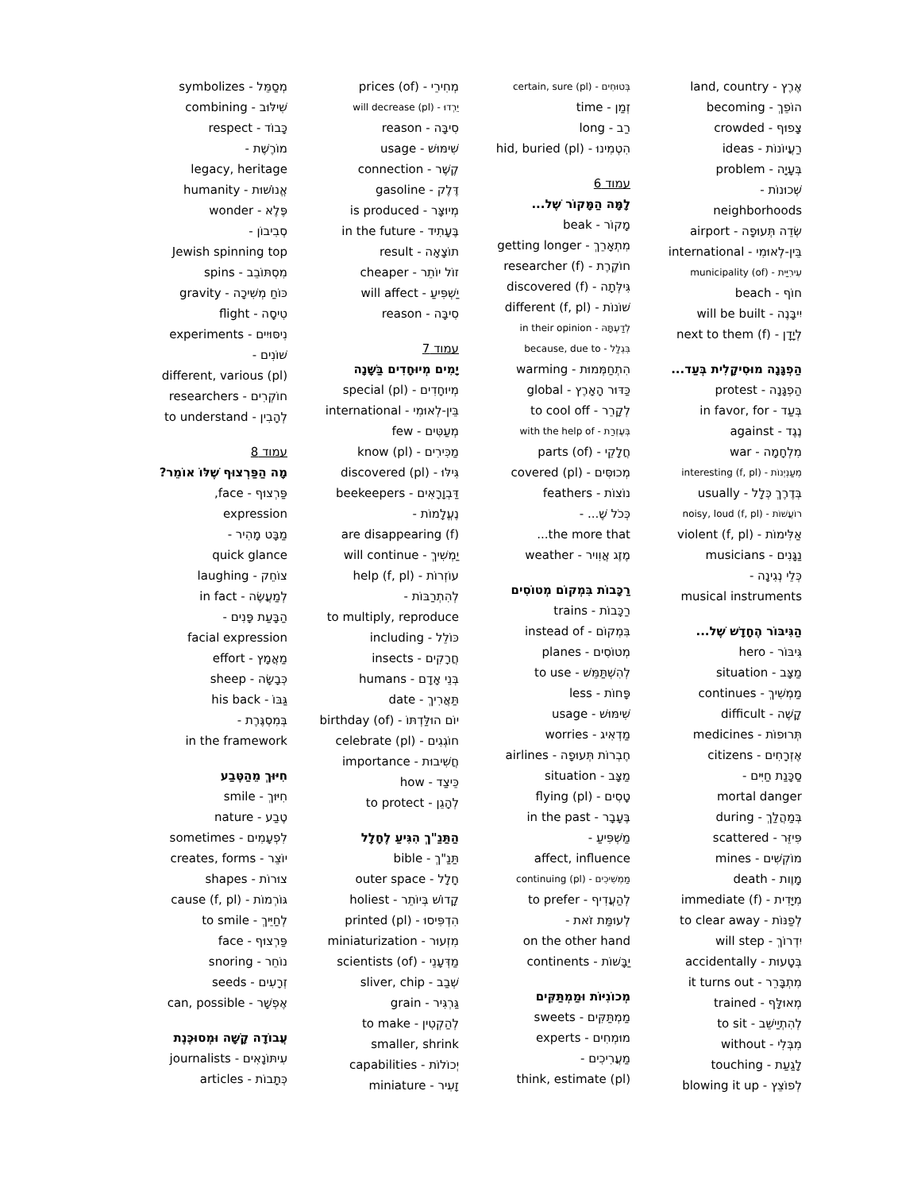אֶרֶץ - land, country
הוֹפֵךְ - becoming
צָפוּף - crowded
רַעֲיוֹנוֹת - ideas
בְּעָיָה - problem
שְׁכוּנוֹת -
neighborhoods
שְׂדֵה תְּעוּפָה - airport
בֵּין-לְאוּמִי - international
עִירִיַּית - municipality (of)
חוֹף - beach
יִיבָּנֶה - will be built
לְיָדָן - next to them (f)
הַפְגָּנָה מוּסִיקָלִית בְּעַד...
הַפְגָּנָה - protest
בְּעַד - in favor, for
נֶגֶד - against
מִלְחָמָה - war
מְעַנְיְנוֹת - interesting (f, pl)
בְּדֶרֶךְ כְּלָל - usually
רוֹעֲשׁוֹת - noisy, loud (f, pl)
אַלִּימוֹת - violent (f, pl)
נַגָּנִים - musicians
כְּלֵי נְגִינָה -
musical instruments
הַגִּיבּוֹר הֶחָדָשׁ שֶׁל...
גִּיבּוֹר - hero
מַצָּב - situation
מַמְשִׁיךְ - continues
קָשֶׁה - difficult
תְּרוּפוֹת - medicines
אֶזְרָחִים - citizens
סַכָּנַת חַיִּים -
mortal danger
בְּמַהֲלַךְ - during
פִּיזֵּר - scattered
מוֹקְשִׁים - mines
מָוֶות - death
מִיָּדִית - immediate (f)
לְפַנּוֹת - to clear away
יִדְרוֹךְ - will step
בְּטָעוּת - accidentally
מִתְבָּרֵר - it turns out
מְאוּלָּף - trained
לְהִתְיַישֵּׁב - to sit
מִבְּלִי - without
לָגַעַת - touching
לְפוֹצֵץ - blowing it up
בְּטוּחִים - certain, sure (pl)
זְמַן - time
רַב - long
הִטְמִינוּ - hid, buried (pl)
עמוד 6
לָמָּה הַמָּקוֹר שֶׁל...
מָקוֹר - beak
מִתְאָרֵךְ - getting longer
חוֹקֶרֶת - researcher (f)
גִּילְּתָה - discovered (f)
שׁוֹנוֹת - different (f, pl)
לְדַעְתָּהּ - in their opinion
בִּגְלַל - because, due to
הִתְחַמְּמוּת - warming
כַּדּוּר הָאָרֶץ - global
לְקָרֵר - to cool off
בְּעֶזְרַת - with the help of
חֲלָקֵי - parts (of)
מְכוּסִּים - covered (pl)
נוֹצוֹת - feathers
כְּכֹל שֶׁ... -
the more that...
מֶזֶג אֲוִויר - weather
רַכָּבוֹת בִּמְקוֹם מְטוֹסִים
רַכָּבוֹת - trains
בִּמְקוֹם - instead of
מְטוֹסִים - planes
לְהִשְׁתַּמֵּשׁ - to use
פָּחוֹת - less
שִׁימּוּשׁ - usage
מַדְאִיג - worries
חֶבְרוֹת תְּעוּפָה - airlines
מַצָּב - situation
טָסִים - flying (pl)
בֶּעָבָר - in the past
מַשְׁפִּיעַ -
affect, influence
מַמְשִׁיכִים - continuing (pl)
לְהַעֲדִיף - to prefer
לְעוּמַּת זֹאת -
on the other hand
יַבָּשׁוֹת - continents
מְכוֹנִיּוֹת וּמַמְתַּקִּים
מַמְתַּקִּים - sweets
מוּמְחִים - experts
מַעֲרִיכִים -
think, estimate (pl)
מְחִירֵי - prices (of)
יֵרְדוּ - will decrease (pl)
סִיבָּה - reason
שִׁימּוּשׁ - usage
קֶשֶׁר - connection
דֶּלֶק - gasoline
מְיוּצָּר - is produced
בֶּעָתִיד - in the future
תוֹצָאָה - result
זוֹל יוֹתֵר - cheaper
יַשְׁפִּיעַ - will affect
סִיבָּה - reason
עמוד 7
יָמִים מְיוּחָדִים בַּשָּׁנָה
מְיוּחָדִים - special (pl)
בֵּין-לְאוּמִי - international
מְעַטִּים - few
מַכִּירִים - know (pl)
גִּילּוּ - discovered (pl)
דַּבְוָרָאִים - beekeepers
נֶעֱלָמוֹת -
are disappearing (f)
יַמְשִׁיךְ - will continue
עוֹזְרוֹת - help (f, pl)
לְהִתְרַבּוֹת -
to multiply, reproduce
כּוֹלֵל - including
חֲרָקִים - insects
בְּנֵי אָדָם - humans
תַּאֲרִיךְ - date
יוֹם הוּלַּדְתּוֹ - birthday (of)
חוֹגְגִים - celebrate (pl)
חֲשִׁיבוּת - importance
כֵּיצַד - how
לְהָגֵן - to protect
הַתַּנַ"ךְ הִגִּיעַ לֶחָלָל
תַּנַ"ךְ - bible
חָלָל - outer space
קָדוֹשׁ בְּיוֹתֵר - holiest
הִדְפִּיסוּ - printed (pl)
מִזְעוּר - miniaturization
מַדְּעָנֵי - scientists (of)
שְׁבַב - sliver, chip
גַּרְגִּיר - grain
לְהַקְטִין - to make
smaller, shrink
יְכוֹלוֹת - capabilities
זָעִיר - miniature
מְסַמֵּל - symbolizes
שִׁילּוּב - combining
כָּבוֹד - respect
מוֹרֶשֶׁת -
legacy, heritage
אֱנוֹשׁוּת - humanity
פֶּלֶא - wonder
סְבִיבוֹן -
Jewish spinning top
מִסְתּוֹבֵב - spins
כּוֹחַ מְשִׁיכָה - gravity
טִיסָה - flight
נִיסּוּיִים - experiments
שׁוֹנִים -
different, various (pl)
חוֹקְרִים - researchers
לְהָבִין - to understand
עמוד 8
מָה הַפַּרְצוּף שֶׁלּוֹ אוֹמֵר?
פַּרְצוּף - face,
expression
מַבָּט מָהִיר -
quick glance
צוֹחֵק - laughing
לְמַעֲשֶׂה - in fact
הַבָּעַת פָּנִים -
facial expression
מַאֲמָץ - effort
כְּבָשָׂה - sheep
גַּבּוֹ - his back
בְּמִסְגֶּרֶת -
in the framework
חִיּוּךְ מֵהַטֶּבַע
חִיּוּךְ - smile
טֶבַע - nature
לִפְעָמִים - sometimes
יוֹצֵר - creates, forms
צוּרוֹת - shapes
גּוֹרְמוֹת - cause (f, pl)
לְחַיֵּיךְ - to smile
פַּרְצוּף - face
נוֹחֵר - snoring
זְרָעִים - seeds
אֶפְשָׁר - can, possible
עֲבוֹדָה קָשָׁה וּמְסוּכֶּנֶת
עִיתּוֹנָאִים - journalists
כְּתָבוֹת - articles